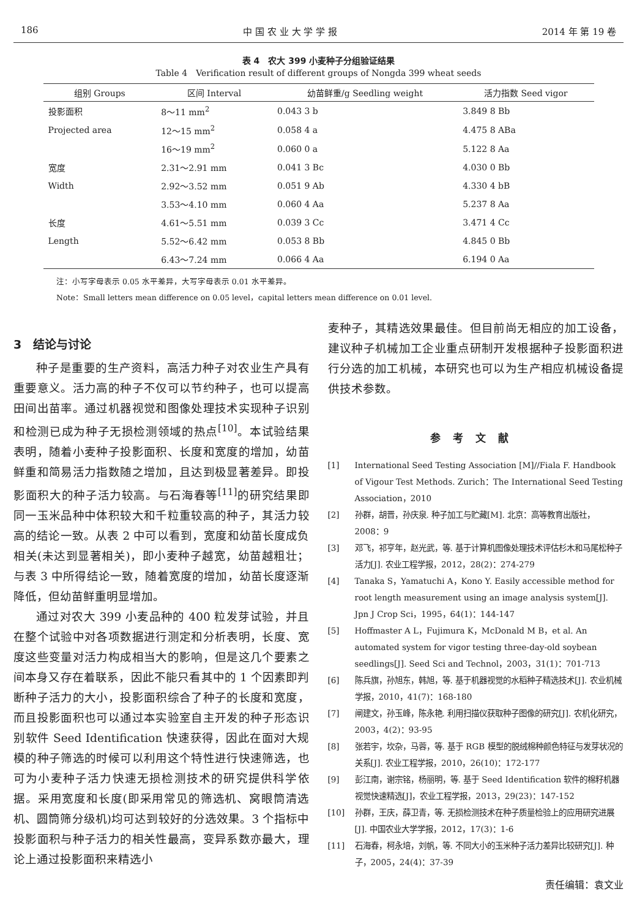186 中 国 农 业 大 学 学 报 2014 年 第 19 卷
表 4　农大 399 小麦种子分组验证结果
Table 4　Verification result of different groups of Nongda 399 wheat seeds
| 组别 Groups | 区间 Interval | 幼苗鲜重/g Seedling weight | 活力指数 Seed vigor |
| --- | --- | --- | --- |
| 投影面积 | 8～11 mm<sup>2</sup> | 0.043 3 b | 3.849 8 Bb |
| Projected area | 12～15 mm<sup>2</sup> | 0.058 4 a | 4.475 8 ABa |
| | 16～19 mm<sup>2</sup> | 0.060 0 a | 5.122 8 Aa |
| 宽度 | 2.31～2.91 mm | 0.041 3 Bc | 4.030 0 Bb |
| Width | 2.92～3.52 mm | 0.051 9 Ab | 4.330 4 bB |
| | 3.53～4.10 mm | 0.060 4 Aa | 5.237 8 Aa |
| 长度 | 4.61～5.51 mm | 0.039 3 Cc | 3.471 4 Cc |
| Length | 5.52～6.42 mm | 0.053 8 Bb | 4.845 0 Bb |
| | 6.43～7.24 mm | 0.066 4 Aa | 6.194 0 Aa |
注：小写字母表示 0.05 水平差异，大写字母表示 0.01 水平差异。
Note：Small letters mean difference on 0.05 level，capital letters mean difference on 0.01 level.
3　结论与讨论
种子是重要的生产资料，高活力种子对农业生产具有重要意义。活力高的种子不仅可以节约种子，也可以提高田间出苗率。通过机器视觉和图像处理技术实现种子识别和检测已成为种子无损检测领域的热点<sup>[10]</sup>。本试验结果表明，随着小麦种子投影面积、长度和宽度的增加，幼苗鲜重和简易活力指数随之增加，且达到极显著差异。即投影面积大的种子活力较高。与石海春等<sup>[11]</sup>的研究结果即同一玉米品种中体积较大和千粒重较高的种子，其活力较高的结论一致。从表 2 中可以看到，宽度和幼苗长度成负相关(未达到显著相关)，即小麦种子越宽，幼苗越粗壮；与表 3 中所得结论一致，随着宽度的增加，幼苗长度逐渐降低，但幼苗鲜重明显增加。
通过对农大 399 小麦品种的 400 粒发芽试验，并且在整个试验中对各项数据进行测定和分析表明，长度、宽度这些变量对活力构成相当大的影响，但是这几个要素之间本身又存在着联系，因此不能只看其中的 1 个因素即判断种子活力的大小，投影面积综合了种子的长度和宽度，而且投影面积也可以通过本实验室自主开发的种子形态识别软件 Seed Identification 快速获得，因此在面对大规模的种子筛选的时候可以利用这个特性进行快速筛选，也可为小麦种子活力快速无损检测技术的研究提供科学依据。采用宽度和长度(即采用常见的筛选机、窝眼筒清选机、圆筒筛分级机)均可达到较好的分选效果。3 个指标中投影面积与种子活力的相关性最高，变异系数亦最大，理论上通过投影面积来精选小
麦种子，其精选效果最佳。但目前尚无相应的加工设备，建议种子机械加工企业重点研制开发根据种子投影面积进行分选的加工机械，本研究也可以为生产相应机械设备提供技术参数。
参考文献
[1] International Seed Testing Association [M]//Fiala F. Handbook of Vigour Test Methods. Zurich：The International Seed Testing Association，2010
[2] 孙群，胡晋，孙庆泉. 种子加工与贮藏[M]. 北京：高等教育出版社，2008：9
[3] 邓飞，祁亨年，赵光武，等. 基于计算机图像处理技术评估杉木和马尾松种子活力[J]. 农业工程学报，2012，28(2)：274-279
[4] Tanaka S，Yamatuchi A，Kono Y. Easily accessible method for root length measurement using an image analysis system[J]. Jpn J Crop Sci，1995，64(1)：144-147
[5] Hoffmaster A L，Fujimura K，McDonald M B，et al. An automated system for vigor testing three-day-old soybean seedlings[J]. Seed Sci and Technol，2003，31(1)：701-713
[6] 陈兵旗，孙旭东，韩旭，等. 基于机器视觉的水稻种子精选技术[J]. 农业机械学报，2010，41(7)：168-180
[7] 闸建文，孙玉峰，陈永艳. 利用扫描仪获取种子图像的研究[J]. 农机化研究，2003，4(2)：93-95
[8] 张若宇，坎杂，马蓉，等. 基于 RGB 模型的脱绒棉种颜色特征与发芽状况的关系[J]. 农业工程学报，2010，26(10)：172-177
[9] 彭江南，谢宗铭，杨丽明，等. 基于 Seed Identification 软件的棉籽机器视觉快速精选[J]，农业工程学报，2013，29(23)：147-152
[10] 孙群，王庆，薛卫青，等. 无损检测技术在种子质量检验上的应用研究进展[J]. 中国农业大学学报，2012，17(3)：1-6
[11] 石海春，柯永培，刘帆，等. 不同大小的玉米种子活力差异比较研究[J]. 种子，2005，24(4)：37-39
责任编辑：袁文业